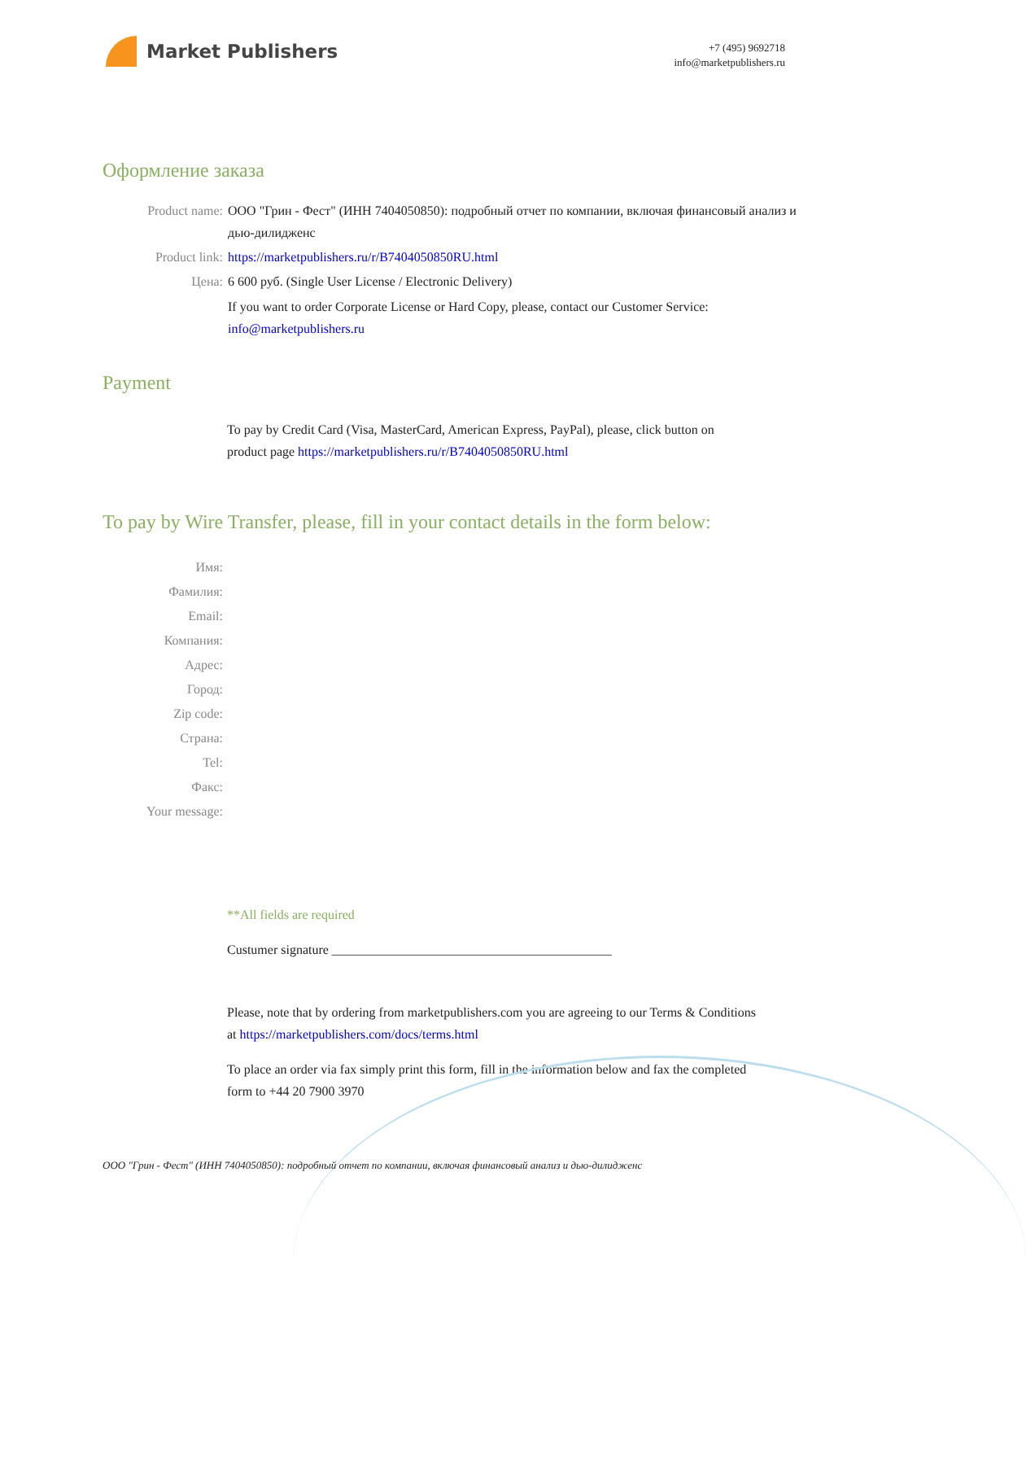Market Publishers
+7 (495) 9692718
info@marketpublishers.ru
Оформление заказа
Product name: ООО "Грин - Фест" (ИНН 7404050850): подробный отчет по компании, включая финансовый анализ и дью-дилидженс
Product link: https://marketpublishers.ru/r/B7404050850RU.html
Цена: 6 600 руб. (Single User License / Electronic Delivery)
If you want to order Corporate License or Hard Copy, please, contact our Customer Service:
info@marketpublishers.ru
Payment
To pay by Credit Card (Visa, MasterCard, American Express, PayPal), please, click button on product page https://marketpublishers.ru/r/B7404050850RU.html
To pay by Wire Transfer, please, fill in your contact details in the form below:
Имя:
Фамилия:
Email:
Компания:
Адрес:
Город:
Zip code:
Страна:
Tel:
Факс:
Your message:
**All fields are required
Custumer signature ___________________________________________
Please, note that by ordering from marketpublishers.com you are agreeing to our Terms & Conditions at https://marketpublishers.com/docs/terms.html
To place an order via fax simply print this form, fill in the information below and fax the completed form to +44 20 7900 3970
ООО "Грин - Фест" (ИНН 7404050850): подробный отчет по компании, включая финансовый анализ и дью-дилидженс